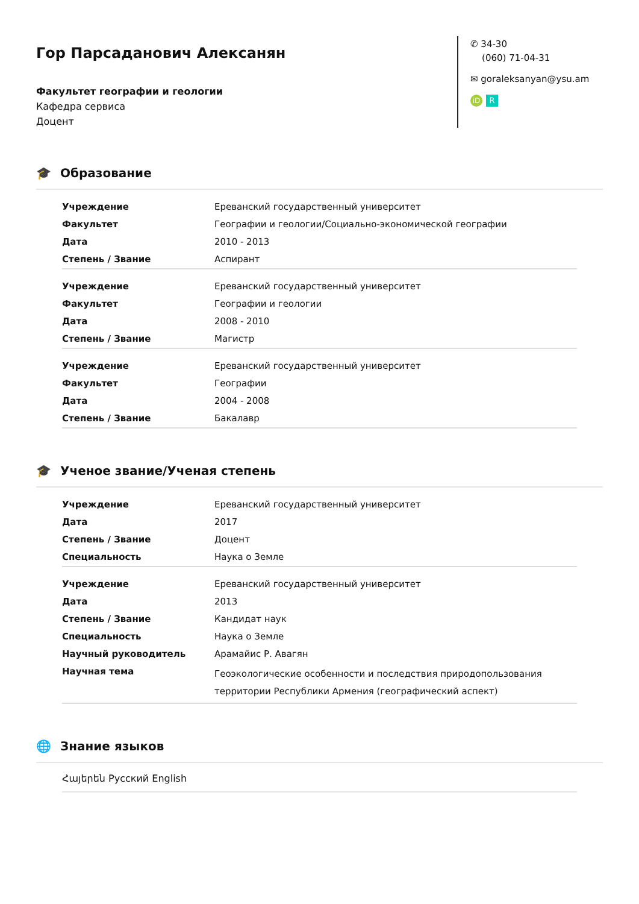Гор Парсаданович Алексанян
Факультет географии и геологии
Кафедра сервиса
Доцент
✆ 34-30
(060) 71-04-31
✉ goraleksanyan@ysu.am
iD R
🎓 Образование
| Учреждение | Ереванский государственный университет |
| Факультет | Географии и геологии/Социально-экономической географии |
| Дата | 2010 - 2013 |
| Степень / Звание | Аспирант |
| Учреждение | Ереванский государственный университет |
| Факультет | Географии и геологии |
| Дата | 2008 - 2010 |
| Степень / Звание | Магистр |
| Учреждение | Ереванский государственный университет |
| Факультет | Географии |
| Дата | 2004 - 2008 |
| Степень / Звание | Бакалавр |
🎓 Ученое звание/Ученая степень
| Учреждение | Ереванский государственный университет |
| Дата | 2017 |
| Степень / Звание | Доцент |
| Специальность | Наука о Земле |
| Учреждение | Ереванский государственный университет |
| Дата | 2013 |
| Степень / Звание | Кандидат наук |
| Специальность | Наука о Земле |
| Научный руководитель | Арамайис Р. Авагян |
| Научная тема | Геоэкологические особенности и последствия природопользования территории Республики Армения (географический аспект) |
🌐 Знание языков
Հայերեն Русский English